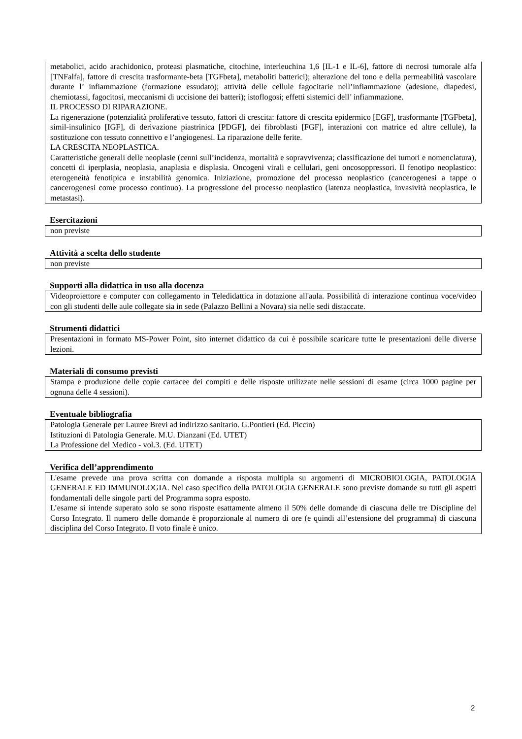metabolici, acido arachidonico, proteasi plasmatiche, citochine, interleuchina 1,6 [IL-1 e IL-6], fattore di necrosi tumorale alfa [TNFalfa], fattore di crescita trasformante-beta [TGFbeta], metaboliti batterici); alterazione del tono e della permeabilità vascolare durante l’ infiammazione (formazione essudato); attività delle cellule fagocitarie nell’infiammazione (adesione, diapedesi, chemiotassi, fagocitosi, meccanismi di uccisione dei batteri); istoflogosi; effetti sistemici dell’ infiammazione.
IL PROCESSO DI RIPARAZIONE.
La rigenerazione (potenzialità proliferative tessuto, fattori di crescita: fattore di crescita epidermico [EGF], trasformante [TGFbeta], simil-insulinico [IGF], di derivazione piastrinica [PDGF], dei fibroblasti [FGF], interazioni con matrice ed altre cellule), la sostituzione con tessuto connettivo e l’angiogenesi. La riparazione delle ferite.
LA CRESCITA NEOPLASTICA.
Caratteristiche generali delle neoplasie (cenni sull’incidenza, mortalità e sopravvivenza; classificazione dei tumori e nomenclatura), concetti di iperplasia, neoplasia, anaplasia e displasia. Oncogeni virali e cellulari, geni oncosoppressori. Il fenotipo neoplastico: eterogeneità fenotipica e instabilità genomica. Iniziazione, promozione del processo neoplastico (cancerogenesi a tappe o cancerogenesi come processo continuo). La progressione del processo neoplastico (latenza neoplastica, invasività neoplastica, le metastasi).
Esercitazioni
non previste
Attività a scelta dello studente
non previste
Supporti alla didattica in uso alla docenza
Videoproiettore e computer con collegamento in Teledidattica in dotazione all'aula. Possibilità di interazione continua voce/video con gli studenti delle aule collegate sia in sede (Palazzo Bellini a Novara) sia nelle sedi distaccate.
Strumenti didattici
Presentazioni in formato MS-Power Point, sito internet didattico da cui è possibile scaricare tutte le presentazioni delle diverse lezioni.
Materiali di consumo previsti
Stampa e produzione delle copie cartacee dei compiti e delle risposte utilizzate nelle sessioni di esame (circa 1000 pagine per ognuna delle 4 sessioni).
Eventuale bibliografia
Patologia Generale per Lauree Brevi ad indirizzo sanitario. G.Pontieri (Ed. Piccin)
Istituzioni di Patologia Generale. M.U. Dianzani (Ed. UTET)
La Professione del Medico - vol.3. (Ed. UTET)
Verifica dell’apprendimento
L'esame prevede una prova scritta con domande a risposta multipla su argomenti di MICROBIOLOGIA, PATOLOGIA GENERALE ED IMMUNOLOGIA. Nel caso specifico della PATOLOGIA GENERALE sono previste domande su tutti gli aspetti fondamentali delle singole parti del Programma sopra esposto.
L’esame si intende superato solo se sono risposte esattamente almeno il 50% delle domande di ciascuna delle tre Discipline del Corso Integrato. Il numero delle domande è proporzionale al numero di ore (e quindi all’estensione del programma) di ciascuna disciplina del Corso Integrato. Il voto finale è unico.
2